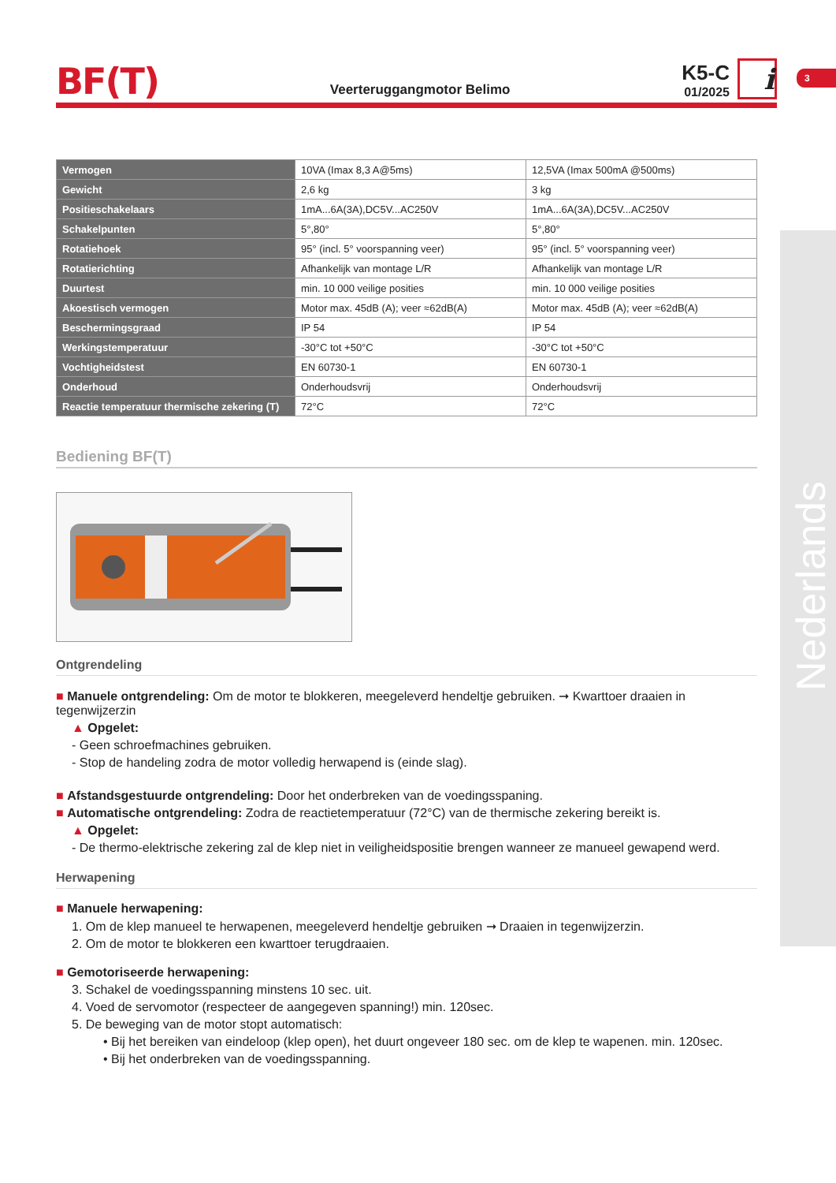BF(T)
Veerteruggangmotor Belimo
K5-C
01/2025
i
3
Nederlands
| Vermogen | 10VA (Imax 8,3 A@5ms) | 12,5VA (Imax 500mA @500ms) |
| Gewicht | 2,6 kg | 3 kg |
| Positieschakelaars | 1mA...6A(3A),DC5V...AC250V | 1mA...6A(3A),DC5V...AC250V |
| Schakelpunten | 5°,80° | 5°,80° |
| Rotatiehoek | 95° (incl. 5° voorspanning veer) | 95° (incl. 5° voorspanning veer) |
| Rotatierichting | Afhankelijk van montage L/R | Afhankelijk van montage L/R |
| Duurtest | min. 10 000 veilige posities | min. 10 000 veilige posities |
| Akoestisch vermogen | Motor max. 45dB (A); veer ≈62dB(A) | Motor max. 45dB (A); veer ≈62dB(A) |
| Beschermingsgraad | IP 54 | IP 54 |
| Werkingstemperatuur | -30°C tot +50°C | -30°C tot +50°C |
| Vochtigheidstest | EN 60730-1 | EN 60730-1 |
| Onderhoud | Onderhoudsvrij | Onderhoudsvrij |
| Reactie temperatuur thermische zekering (T) | 72°C | 72°C |
Bediening BF(T)
Ontgrendeling
■ Manuele ontgrendeling: Om de motor te blokkeren, meegeleverd hendeltje gebruiken. ➞ Kwarttoer draaien in tegenwijzerzin
▲ Opgelet:
- Geen schroefmachines gebruiken.
- Stop de handeling zodra de motor volledig herwapend is (einde slag).
■ Afstandsgestuurde ontgrendeling: Door het onderbreken van de voedingsspaning.
■ Automatische ontgrendeling: Zodra de reactietemperatuur (72°C) van de thermische zekering bereikt is.
▲ Opgelet:
- De thermo-elektrische zekering zal de klep niet in veiligheidspositie brengen wanneer ze manueel gewapend werd.
Herwapening
■ Manuele herwapening:
1. Om de klep manueel te herwapenen, meegeleverd hendeltje gebruiken ➞ Draaien in tegenwijzerzin.
2. Om de motor te blokkeren een kwarttoer terugdraaien.
■ Gemotoriseerde herwapening:
3. Schakel de voedingsspanning minstens 10 sec. uit.
4. Voed de servomotor (respecteer de aangegeven spanning!) min. 120sec.
5. De beweging van de motor stopt automatisch:
• Bij het bereiken van eindeloop (klep open), het duurt ongeveer 180 sec. om de klep te wapenen. min. 120sec.
• Bij het onderbreken van de voedingsspanning.